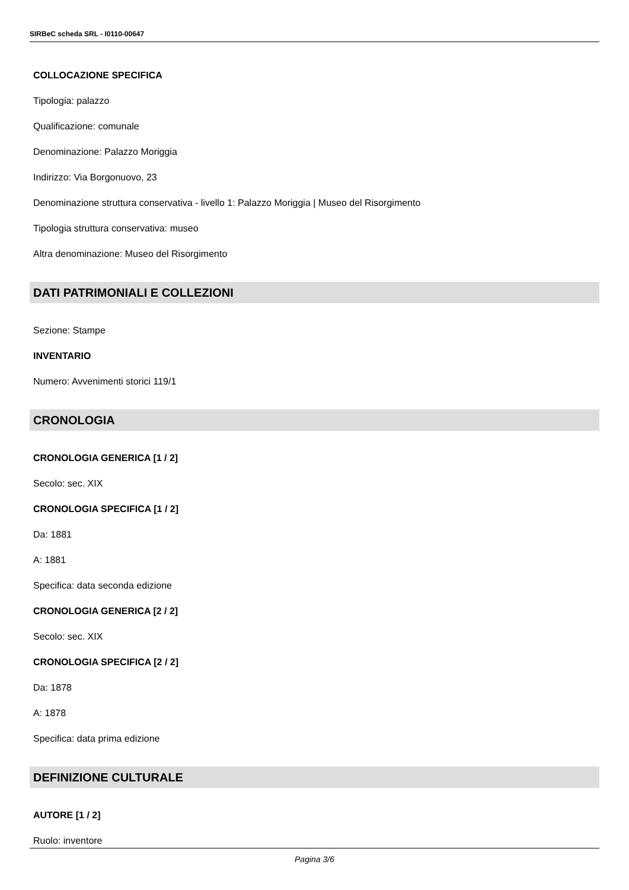SIRBeC scheda SRL - I0110-00647
COLLOCAZIONE SPECIFICA
Tipologia: palazzo
Qualificazione: comunale
Denominazione: Palazzo Moriggia
Indirizzo: Via Borgonuovo, 23
Denominazione struttura conservativa - livello 1: Palazzo Moriggia | Museo del Risorgimento
Tipologia struttura conservativa: museo
Altra denominazione: Museo del Risorgimento
DATI PATRIMONIALI E COLLEZIONI
Sezione: Stampe
INVENTARIO
Numero: Avvenimenti storici 119/1
CRONOLOGIA
CRONOLOGIA GENERICA [1 / 2]
Secolo: sec. XIX
CRONOLOGIA SPECIFICA [1 / 2]
Da: 1881
A: 1881
Specifica: data seconda edizione
CRONOLOGIA GENERICA [2 / 2]
Secolo: sec. XIX
CRONOLOGIA SPECIFICA [2 / 2]
Da: 1878
A: 1878
Specifica: data prima edizione
DEFINIZIONE CULTURALE
AUTORE [1 / 2]
Ruolo: inventore
Pagina 3/6